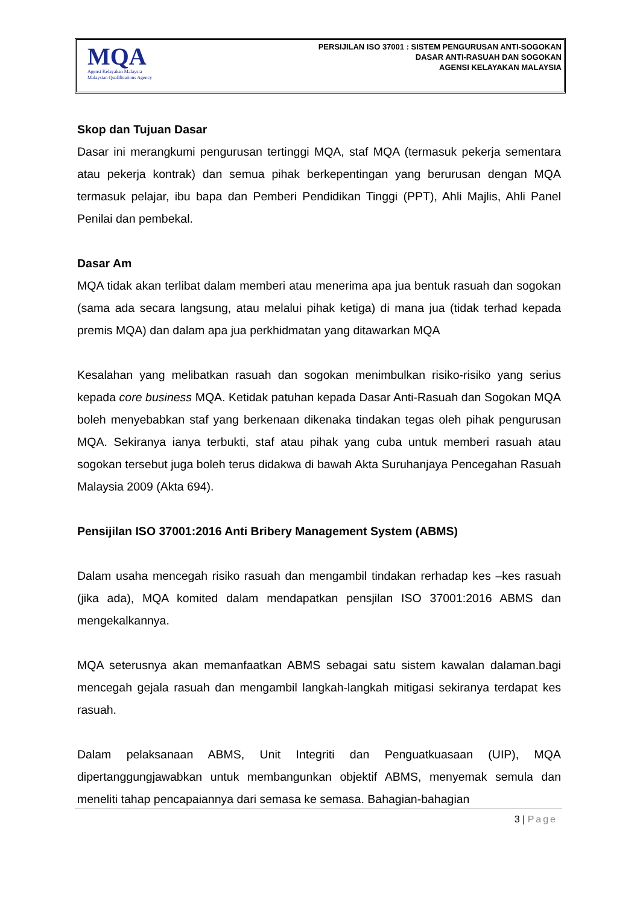MQA
Agensi Kelayakan Malaysia
Malaysian Qualifications Agency
PERSIJILAN ISO 37001 : SISTEM PENGURUSAN ANTI-SOGOKAN
DASAR ANTI-RASUAH DAN SOGOKAN
AGENSI KELAYAKAN MALAYSIA
Skop dan Tujuan Dasar
Dasar ini merangkumi pengurusan tertinggi MQA, staf MQA (termasuk pekerja sementara atau pekerja kontrak) dan semua pihak berkepentingan yang berurusan dengan MQA termasuk pelajar, ibu bapa dan Pemberi Pendidikan Tinggi (PPT), Ahli Majlis, Ahli Panel Penilai dan pembekal.
Dasar Am
MQA tidak akan terlibat dalam memberi atau menerima apa jua bentuk rasuah dan sogokan (sama ada secara langsung, atau melalui pihak ketiga) di mana jua (tidak terhad kepada premis MQA) dan dalam apa jua perkhidmatan yang ditawarkan MQA
Kesalahan yang melibatkan rasuah dan sogokan menimbulkan risiko-risiko yang serius kepada core business MQA. Ketidak patuhan kepada Dasar Anti-Rasuah dan Sogokan MQA boleh menyebabkan staf yang berkenaan dikenaka tindakan tegas oleh pihak pengurusan MQA. Sekiranya ianya terbukti, staf atau pihak yang cuba untuk memberi rasuah atau sogokan tersebut juga boleh terus didakwa di bawah Akta Suruhanjaya Pencegahan Rasuah Malaysia 2009 (Akta 694).
Pensijilan ISO 37001:2016 Anti Bribery Management System (ABMS)
Dalam usaha mencegah risiko rasuah dan mengambil tindakan rerhadap kes –kes rasuah (jika ada), MQA komited dalam mendapatkan pensjilan ISO 37001:2016 ABMS dan mengekalkannya.
MQA seterusnya akan memanfaatkan ABMS sebagai satu sistem kawalan dalaman.bagi mencegah gejala rasuah dan mengambil langkah-langkah mitigasi sekiranya terdapat kes rasuah.
Dalam pelaksanaan ABMS, Unit Integriti dan Penguatkuasaan (UIP), MQA dipertanggungjawabkan untuk membangunkan objektif ABMS, menyemak semula dan meneliti tahap pencapaiannya dari semasa ke semasa. Bahagian-bahagian
3 | Page